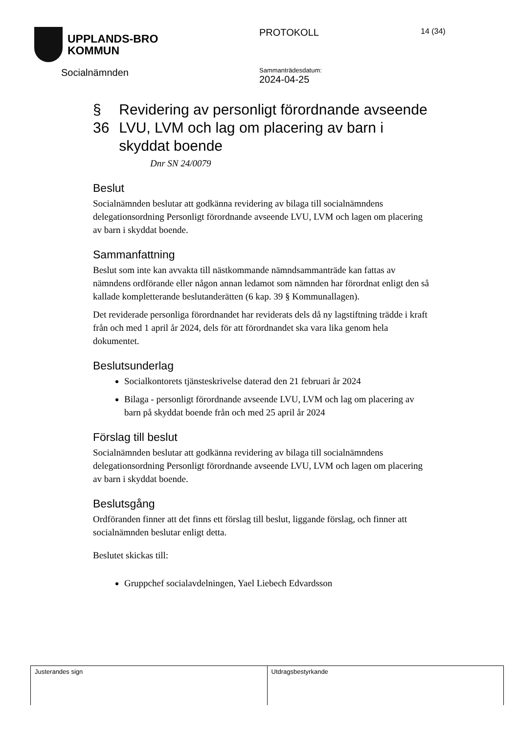UPPLANDS-BRO
KOMMUN
Socialnämnden
PROTOKOLL
Sammanträdesdatum:
2024-04-25
14 (34)
§ 36 Revidering av personligt förordnande avseende LVU, LVM och lag om placering av barn i skyddat boende
Dnr SN 24/0079
Beslut
Socialnämnden beslutar att godkänna revidering av bilaga till socialnämndens delegationsordning Personligt förordnande avseende LVU, LVM och lagen om placering av barn i skyddat boende.
Sammanfattning
Beslut som inte kan avvakta till nästkommande nämndsammanträde kan fattas av nämndens ordförande eller någon annan ledamot som nämnden har förordnat enligt den så kallade kompletterande beslutanderätten (6 kap. 39 § Kommunallagen).
Det reviderade personliga förordnandet har reviderats dels då ny lagstiftning trädde i kraft från och med 1 april år 2024, dels för att förordnandet ska vara lika genom hela dokumentet.
Beslutsunderlag
Socialkontorets tjänsteskrivelse daterad den 21 februari år 2024
Bilaga - personligt förordnande avseende LVU, LVM och lag om placering av barn på skyddat boende från och med 25 april år 2024
Förslag till beslut
Socialnämnden beslutar att godkänna revidering av bilaga till socialnämndens delegationsordning Personligt förordnande avseende LVU, LVM och lagen om placering av barn i skyddat boende.
Beslutsgång
Ordföranden finner att det finns ett förslag till beslut, liggande förslag, och finner att socialnämnden beslutar enligt detta.
Beslutet skickas till:
Gruppchef socialavdelningen, Yael Liebech Edvardsson
Justerandes sign Utdragsbestyrkande